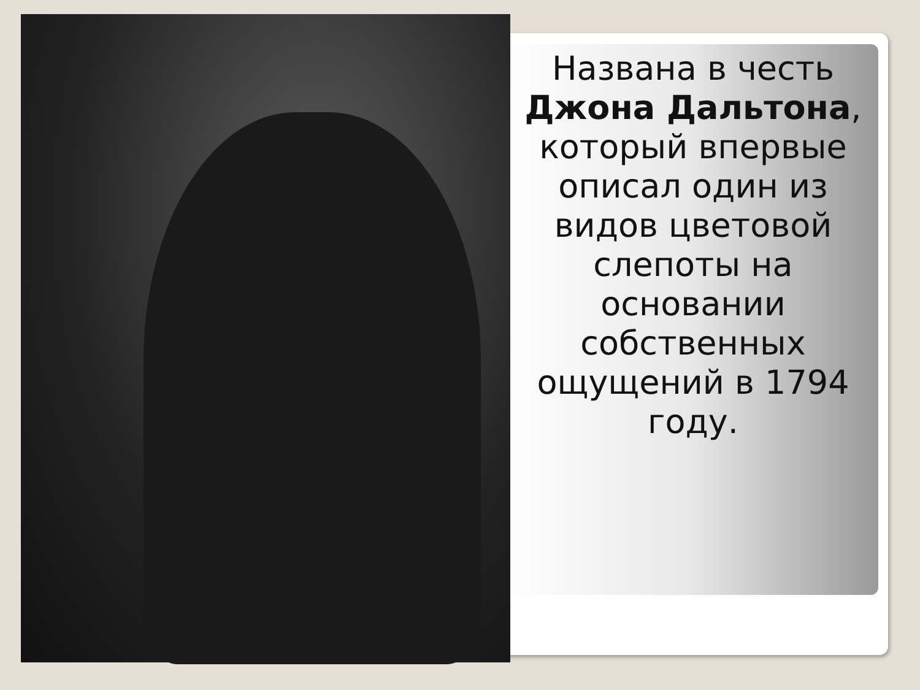Названа в честь Джона Дальтона, который впервые описал один из видов цветовой слепоты на основании собственных ощущений в 1794 году.